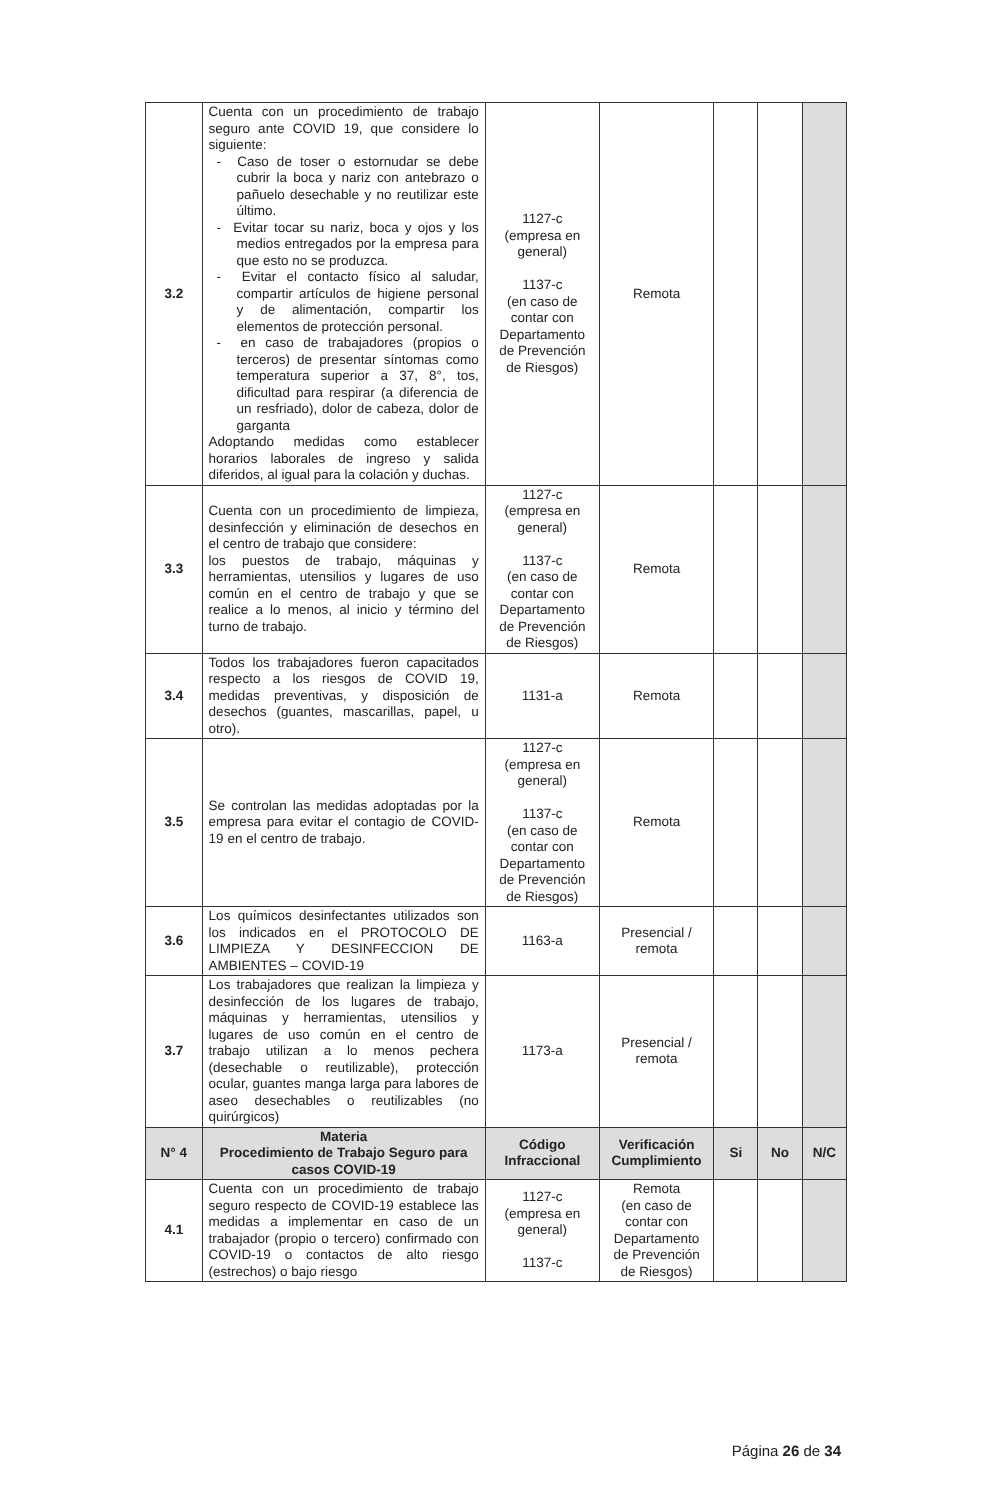| 3.2 | Cuenta con un procedimiento de trabajo seguro ante COVID 19, que considere lo siguiente: - Caso de toser o estornudar se debe cubrir la boca y nariz con antebrazo o pañuelo desechable y no reutilizar este último. - Evitar tocar su nariz, boca y ojos y los medios entregados por la empresa para que esto no se produzca. - Evitar el contacto físico al saludar, compartir artículos de higiene personal y de alimentación, compartir los elementos de protección personal. - en caso de trabajadores (propios o terceros) de presentar síntomas como temperatura superior a 37, 8°, tos, dificultad para respirar (a diferencia de un resfriado), dolor de cabeza, dolor de garganta Adoptando medidas como establecer horarios laborales de ingreso y salida diferidos, al igual para la colación y duchas. | 1127-c (empresa en general) 1137-c (en caso de contar con Departamento de Prevención de Riesgos) | Remota | | | |
| 3.3 | Cuenta con un procedimiento de limpieza, desinfección y eliminación de desechos en el centro de trabajo que considere: los puestos de trabajo, máquinas y herramientas, utensilios y lugares de uso común en el centro de trabajo y que se realice a lo menos, al inicio y término del turno de trabajo. | 1127-c (empresa en general) 1137-c (en caso de contar con Departamento de Prevención de Riesgos) | Remota | | | |
| 3.4 | Todos los trabajadores fueron capacitados respecto a los riesgos de COVID 19, medidas preventivas, y disposición de desechos (guantes, mascarillas, papel, u otro). | 1131-a | Remota | | | |
| 3.5 | Se controlan las medidas adoptadas por la empresa para evitar el contagio de COVID-19 en el centro de trabajo. | 1127-c (empresa en general) 1137-c (en caso de contar con Departamento de Prevención de Riesgos) | Remota | | | |
| 3.6 | Los químicos desinfectantes utilizados son los indicados en el PROTOCOLO DE LIMPIEZA Y DESINFECCION DE AMBIENTES – COVID-19 | 1163-a | Presencial / remota | | | |
| 3.7 | Los trabajadores que realizan la limpieza y desinfección de los lugares de trabajo, máquinas y herramientas, utensilios y lugares de uso común en el centro de trabajo utilizan a lo menos pechera (desechable o reutilizable), protección ocular, guantes manga larga para labores de aseo desechables o reutilizables (no quirúrgicos) | 1173-a | Presencial / remota | | | |
| N° 4 | Materia Procedimiento de Trabajo Seguro para casos COVID-19 | Código Infraccional | Verificación Cumplimiento | Si | No | N/C |
| 4.1 | Cuenta con un procedimiento de trabajo seguro respecto de COVID-19 establece las medidas a implementar en caso de un trabajador (propio o tercero) confirmado con COVID-19 o contactos de alto riesgo (estrechos) o bajo riesgo | 1127-c (empresa en general) 1137-c | Remota (en caso de contar con Departamento de Prevención de Riesgos) | | | |
Página 26 de 34